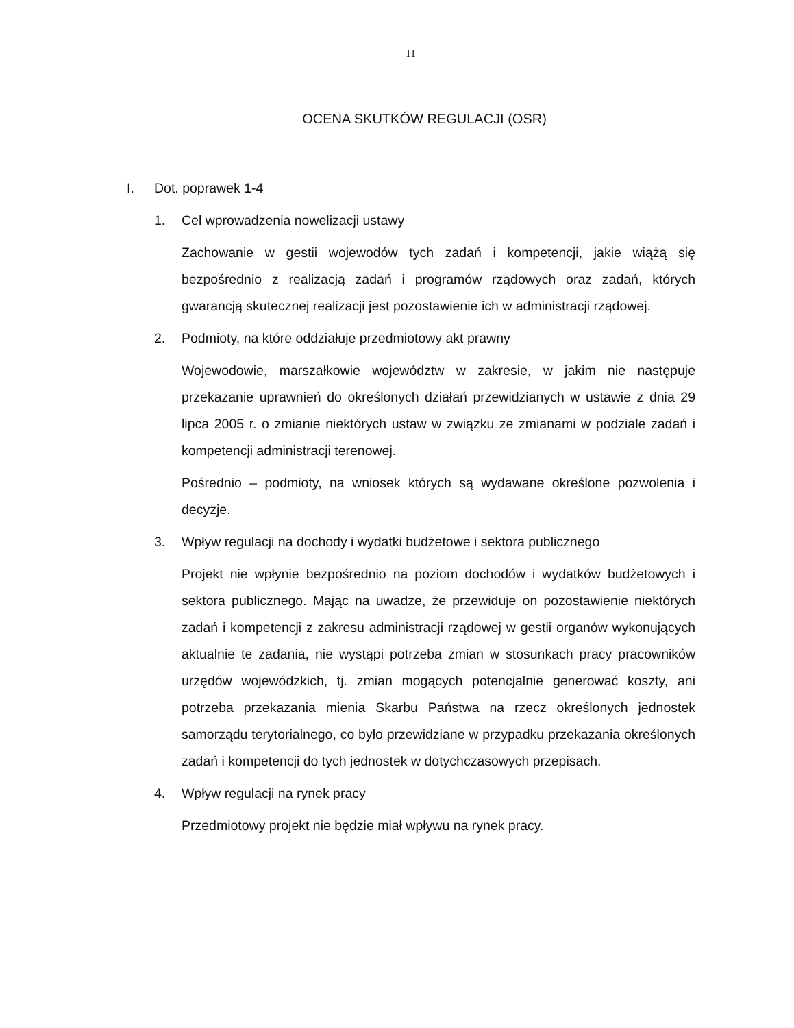11
OCENA SKUTKÓW REGULACJI (OSR)
I. Dot. poprawek 1-4
1. Cel wprowadzenia nowelizacji ustawy
Zachowanie w gestii wojewodów tych zadań i kompetencji, jakie wiążą się bezpośrednio z realizacją zadań i programów rządowych oraz zadań, których gwarancją skutecznej realizacji jest pozostawienie ich w administracji rządowej.
2. Podmioty, na które oddziałuje przedmiotowy akt prawny
Wojewodowie, marszałkowie województw w zakresie, w jakim nie następuje przekazanie uprawnień do określonych działań przewidzianych w ustawie z dnia 29 lipca 2005 r. o zmianie niektórych ustaw w związku ze zmianami w podziale zadań i kompetencji administracji terenowej.
Pośrednio – podmioty, na wniosek których są wydawane określone pozwolenia i decyzje.
3. Wpływ regulacji na dochody i wydatki budżetowe i sektora publicznego
Projekt nie wpłynie bezpośrednio na poziom dochodów i wydatków budżetowych i sektora publicznego. Mając na uwadze, że przewiduje on pozostawienie niektórych zadań i kompetencji z zakresu administracji rządowej w gestii organów wykonujących aktualnie te zadania, nie wystąpi potrzeba zmian w stosunkach pracy pracowników urzędów wojewódzkich, tj. zmian mogących potencjalnie generować koszty, ani potrzeba przekazania mienia Skarbu Państwa na rzecz określonych jednostek samorządu terytorialnego, co było przewidziane w przypadku przekazania określonych zadań i kompetencji do tych jednostek w dotychczasowych przepisach.
4. Wpływ regulacji na rynek pracy
Przedmiotowy projekt nie będzie miał wpływu na rynek pracy.